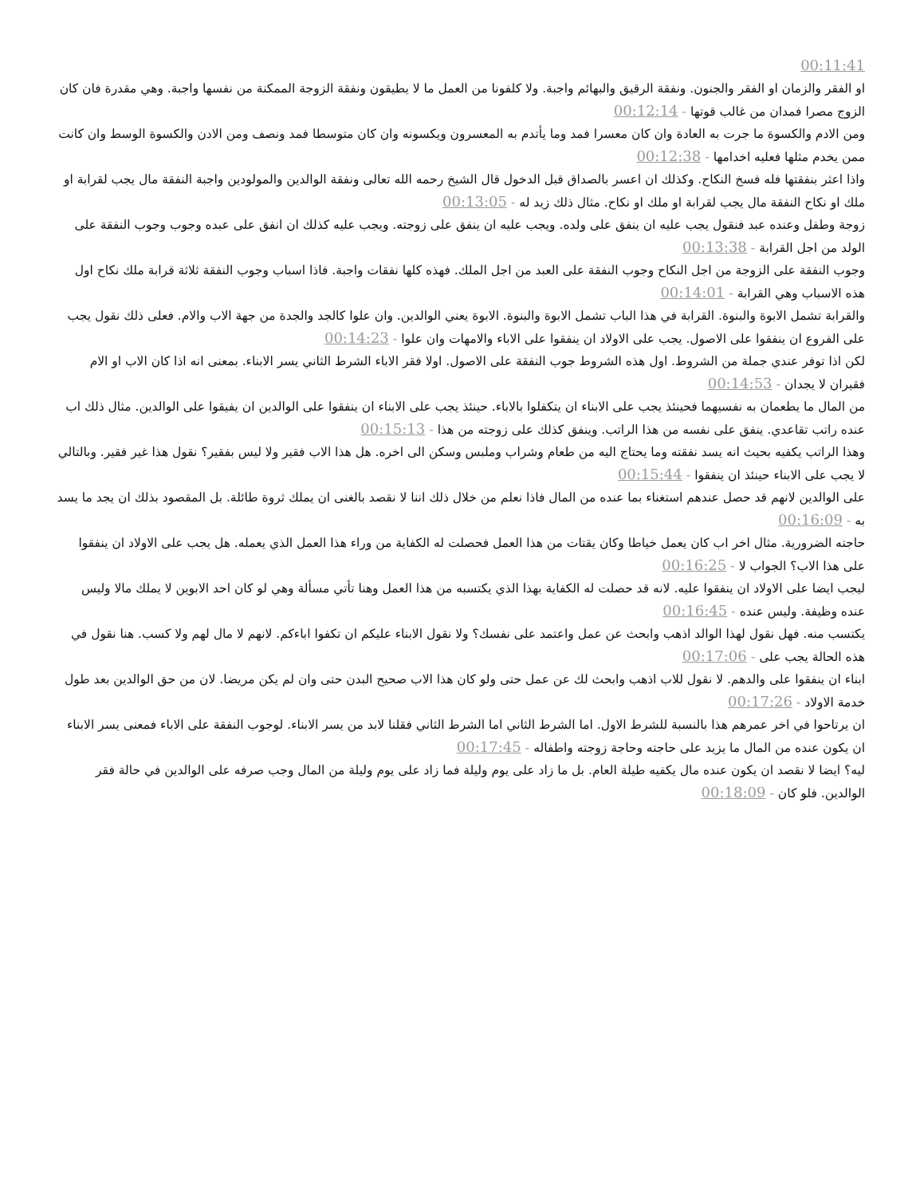00:11:41
او الفقر والزمان او الفقر والجنون. ونفقة الرقيق والبهائم واجبة. ولا كلفونا من العمل ما لا يطيقون ونفقة الزوجة الممكنة من نفسها واجبة. وهي مقدرة فان كان الزوج مصرا فمدان من غالب قوتها - 00:12:14
ومن الادم والكسوة ما جرت به العادة وان كان معسرا فمد وما يأتدم به المعسرون ويكسونه وان كان متوسطا فمد ونصف ومن الادن والكسوة الوسط وان كانت ممن يخدم مثلها فعليه اخدامها - 00:12:38
واذا اعثر بنفقتها فله فسخ النكاح. وكذلك ان اعسر بالصداق قبل الدخول قال الشيخ رحمه الله تعالى ونفقة الوالدين والمولودين واجبة النفقة مال يجب لقرابة او ملك او نكاح النفقة مال يجب لقرابة او ملك او نكاح. مثال ذلك زيد له - 00:13:05
زوجة وطفل وعنده عبد فنقول يجب عليه ان ينفق على ولده. ويجب عليه ان ينفق على زوجته. ويجب عليه كذلك ان انفق على عبده وجوب وجوب النفقة على الولد من اجل القرابة - 00:13:38
وجوب النفقة على الزوجة من اجل النكاح وجوب النفقة على العبد من اجل الملك. فهذه كلها نفقات واجبة. فاذا اسباب وجوب النفقة ثلاثة قرابة ملك نكاح اول هذه الاسباب وهي القرابة - 00:14:01
والقرابة تشمل الابوة والبنوة. القرابة في هذا الباب تشمل الابوة والبنوة. الابوة يعني الوالدين. وان علوا كالجد والجدة من جهة الاب والام. فعلى ذلك نقول يجب على الفروع ان ينفقوا على الاصول. يجب على الاولاد ان ينفقوا على الاباء والامهات وان علوا - 00:14:23
لكن اذا توفر عندي جملة من الشروط. اول هذه الشروط جوب النفقة على الاصول. اولا فقر الاباء الشرط الثاني يسر الابناء. بمعنى انه اذا كان الاب او الام فقيران لا يجدان - 00:14:53
من المال ما يطعمان به نفسيهما فحينئذ يجب على الابناء ان يتكفلوا بالاباء. حينئذ يجب على الابناء ان ينفقوا على الوالدين ان يفيقوا على الوالدين. مثال ذلك اب عنده راتب تقاعدي. ينفق على نفسه من هذا الراتب. وينفق كذلك على زوجته من هذا - 00:15:13
وهذا الراتب يكفيه بحيث انه يسد نفقته وما يحتاج اليه من طعام وشراب وملبس وسكن الى اخره. هل هذا الاب فقير ولا ليس بفقير؟ نقول هذا غير فقير. وبالتالي لا يجب على الابناء حينئذ ان ينفقوا - 00:15:44
على الوالدين لانهم قد حصل عندهم استغناء بما عنده من المال فاذا نعلم من خلال ذلك اننا لا نقصد بالغنى ان يملك ثروة طائلة. بل المقصود بذلك ان يجد ما يسد به - 00:16:09
حاجته الضرورية. مثال اخر اب كان يعمل خياطا وكان يقتات من هذا العمل فحصلت له الكفاية من وراء هذا العمل الذي يعمله. هل يجب على الاولاد ان ينفقوا على هذا الاب؟ الجواب لا - 00:16:25
ليجب ايضا على الاولاد ان ينفقوا عليه. لانه قد حصلت له الكفاية بهذا الذي يكتسبه من هذا العمل وهنا تأتي مسألة وهي لو كان احد الابوين لا يملك مالا وليس عنده وظيفة. وليس عنده - 00:16:45
يكتسب منه. فهل نقول لهذا الوالد اذهب وابحث عن عمل واعتمد على نفسك؟ ولا نقول الابناء عليكم ان تكفوا اباءكم. لانهم لا مال لهم ولا كسب. هنا نقول في هذه الحالة يجب على - 00:17:06
ابناء ان ينفقوا على والدهم. لا نقول للاب اذهب وابحث لك عن عمل حتى ولو كان هذا الاب صحيح البدن حتى وان لم يكن مريضا. لان من حق الوالدين بعد طول خدمة الاولاد - 00:17:26
ان يرتاحوا في اخر عمرهم هذا بالنسبة للشرط الاول. اما الشرط الثاني اما الشرط الثاني فقلنا لابد من يسر الابناء. لوجوب النفقة على الاباء فمعنى يسر الابناء ان يكون عنده من المال ما يزيد على حاجته وحاجة زوجته واطفاله - 00:17:45
ليه؟ ايضا لا نقصد ان يكون عنده مال يكفيه طيلة العام. بل ما زاد على يوم وليلة فما زاد على يوم وليلة من المال وجب صرفه على الوالدين في حالة فقر الوالدين. فلو كان - 00:18:09